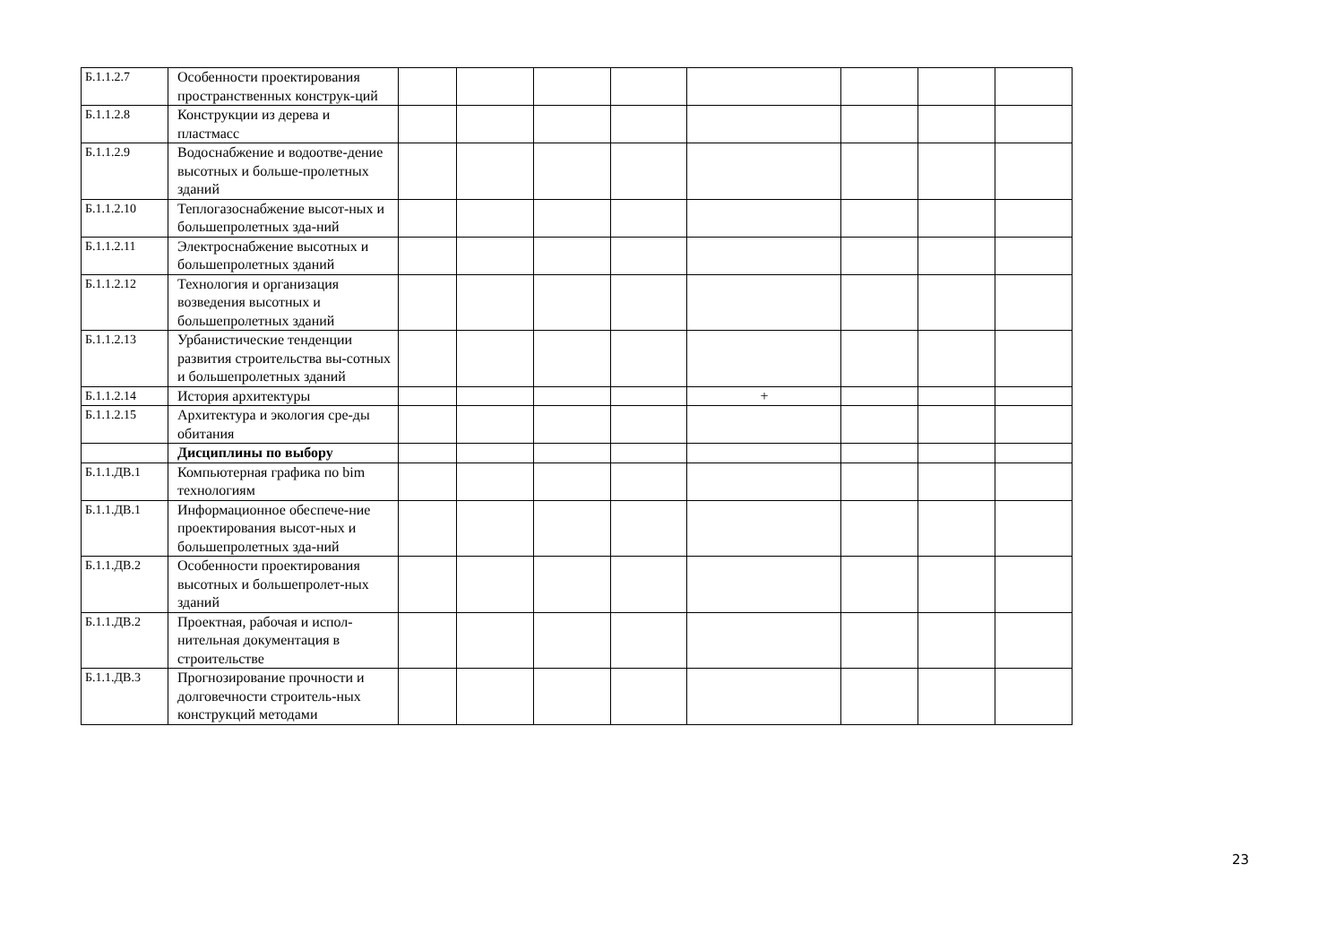| Б.1.1.2.7 | Особенности проектирования пространственных конструк-ций | | | | | | | | |
| Б.1.1.2.8 | Конструкции из дерева и пластмасс | | | | | | | | |
| Б.1.1.2.9 | Водоснабжение и водоотве-дение высотных и больше-пролетных зданий | | | | | | | | |
| Б.1.1.2.10 | Теплогазоснабжение высот-ных и большепролетных зда-ний | | | | | | | | |
| Б.1.1.2.11 | Электроснабжение высотных и большепролетных зданий | | | | | | | | |
| Б.1.1.2.12 | Технология и организация возведения высотных и большепролетных зданий | | | | | | | | |
| Б.1.1.2.13 | Урбанистические тенденции развития строительства вы-сотных и большепролетных зданий | | | | | | | | |
| Б.1.1.2.14 | История архитектуры | | | | | + | | | |
| Б.1.1.2.15 | Архитектура и экология сре-ды обитания | | | | | | | | |
| | Дисциплины по выбору | | | | | | | | |
| Б.1.1.ДВ.1 | Компьютерная графика по bim технологиям | | | | | | | | |
| Б.1.1.ДВ.1 | Информационное обеспече-ние проектирования высот-ных и большепролетных зда-ний | | | | | | | | |
| Б.1.1.ДВ.2 | Особенности проектирования высотных и большепролет-ных зданий | | | | | | | | |
| Б.1.1.ДВ.2 | Проектная, рабочая и испол-нительная документация в строительстве | | | | | | | | |
| Б.1.1.ДВ.3 | Прогнозирование прочности и долговечности строитель-ных конструкций методами | | | | | | | | |
23